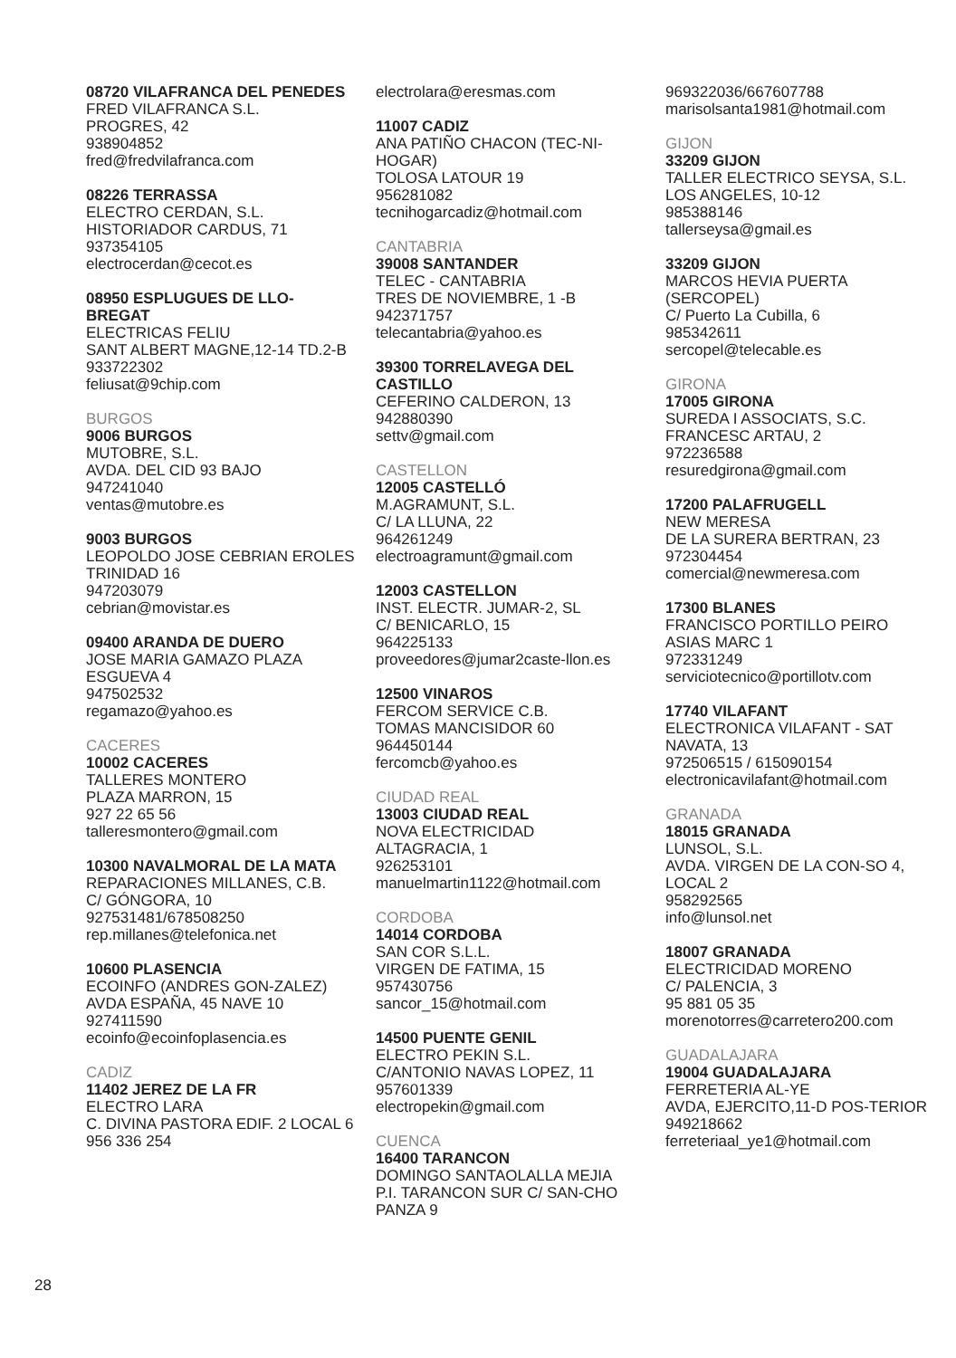08720 VILAFRANCA DEL PENEDES
FRED VILAFRANCA S.L.
PROGRES, 42
938904852
fred@fredvilafranca.com
08226 TERRASSA
ELECTRO CERDAN, S.L.
HISTORIADOR CARDUS, 71
937354105
electrocerdan@cecot.es
08950 ESPLUGUES DE LLO-BREGAT
ELECTRICAS FELIU
SANT ALBERT MAGNE,12-14 TD.2-B
933722302
feliusat@9chip.com
BURGOS
9006 BURGOS
MUTOBRE, S.L.
AVDA. DEL CID 93 BAJO
947241040
ventas@mutobre.es
9003 BURGOS
LEOPOLDO JOSE CEBRIAN EROLES
TRINIDAD 16
947203079
cebrian@movistar.es
09400 ARANDA DE DUERO
JOSE MARIA GAMAZO PLAZA
ESGUEVA 4
947502532
regamazo@yahoo.es
CACERES
10002 CACERES
TALLERES MONTERO
PLAZA MARRON, 15
927 22 65 56
talleresmontero@gmail.com
10300 NAVALMORAL DE LA MATA
REPARACIONES MILLANES, C.B.
C/ GÓNGORA, 10
927531481/678508250
rep.millanes@telefonica.net
10600 PLASENCIA
ECOINFO (ANDRES GON-ZALEZ)
AVDA ESPAÑA, 45 NAVE 10
927411590
ecoinfo@ecoinfoplasencia.es
CADIZ
11402 JEREZ DE LA FR
ELECTRO LARA
C. DIVINA PASTORA EDIF. 2 LOCAL 6
956 336 254
electrolara@eresmas.com
11007 CADIZ
ANA PATIÑO CHACON (TEC-NI-HOGAR)
TOLOSA LATOUR 19
956281082
tecnihogarcadiz@hotmail.com
CANTABRIA
39008 SANTANDER
TELEC - CANTABRIA
TRES DE NOVIEMBRE, 1 -B
942371757
telecantabria@yahoo.es
39300 TORRELAVEGA DEL CASTILLO
CEFERINO CALDERON, 13
942880390
settv@gmail.com
CASTELLON
12005 CASTELLÓ
M.AGRAMUNT, S.L.
C/ LA LLUNA, 22
964261249
electroagramunt@gmail.com
12003 CASTELLON
INST. ELECTR. JUMAR-2, SL
C/ BENICARLO, 15
964225133
proveedores@jumar2caste-llon.es
12500 VINAROS
FERCOM SERVICE C.B.
TOMAS MANCISIDOR 60
964450144
fercomcb@yahoo.es
CIUDAD REAL
13003 CIUDAD REAL
NOVA ELECTRICIDAD
ALTAGRACIA, 1
926253101
manuelmartin1122@hotmail.com
CORDOBA
14014 CORDOBA
SAN COR S.L.L.
VIRGEN DE FATIMA, 15
957430756
sancor_15@hotmail.com
14500 PUENTE GENIL
ELECTRO PEKIN S.L.
C/ANTONIO NAVAS LOPEZ, 11
957601339
electropekin@gmail.com
CUENCA
16400 TARANCON
DOMINGO SANTAOLALLA MEJIA
P.I. TARANCON SUR C/ SAN-CHO PANZA 9
969322036/667607788
marisolsanta1981@hotmail.com
GIJON
33209 GIJON
TALLER ELECTRICO SEYSA, S.L.
LOS ANGELES, 10-12
985388146
tallerseysa@gmail.es
33209 GIJON
MARCOS HEVIA PUERTA (SERCOPEL)
C/ Puerto La Cubilla, 6
985342611
sercopel@telecable.es
GIRONA
17005 GIRONA
SUREDA I ASSOCIATS, S.C.
FRANCESC ARTAU, 2
972236588
resuredgirona@gmail.com
17200 PALAFRUGELL
NEW MERESA
DE LA SURERA BERTRAN, 23
972304454
comercial@newmeresa.com
17300 BLANES
FRANCISCO PORTILLO PEIRO
ASIAS MARC 1
972331249
serviciotecnico@portillotv.com
17740 VILAFANT
ELECTRONICA VILAFANT - SAT
NAVATA, 13
972506515 / 615090154
electronicavilafant@hotmail.com
GRANADA
18015 GRANADA
LUNSOL, S.L.
AVDA. VIRGEN DE LA CON-SO 4, LOCAL 2
958292565
info@lunsol.net
18007 GRANADA
ELECTRICIDAD MORENO
C/ PALENCIA, 3
95 881 05 35
morenotorres@carretero200.com
GUADALAJARA
19004 GUADALAJARA
FERRETERIA AL-YE
AVDA, EJERCITO,11-D POS-TERIOR
949218662
ferreteriaal_ye1@hotmail.com
28